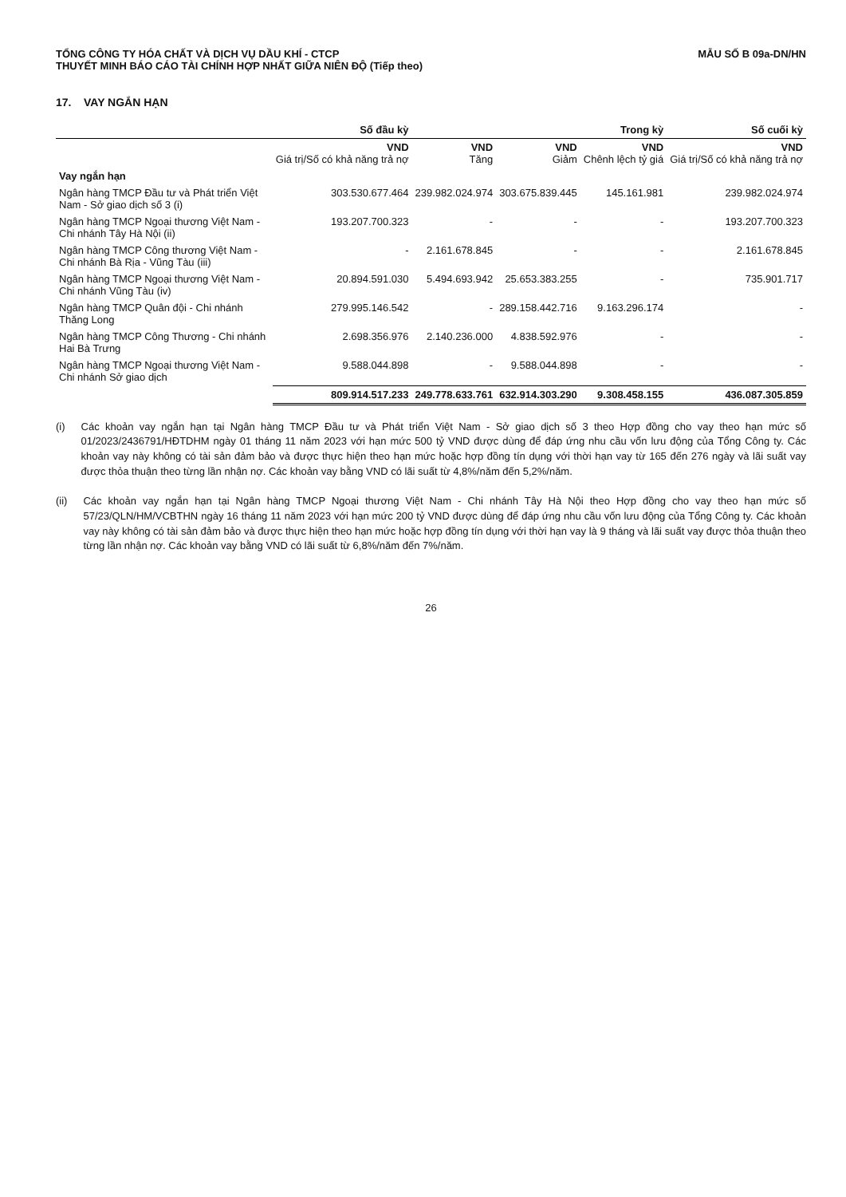TỔNG CÔNG TY HÓA CHẤT VÀ DỊCH VỤ DẦU KHÍ - CTCP
THUYẾT MINH BÁO CÁO TÀI CHÍNH HỢP NHẤT GIỮA NIÊN ĐỘ (Tiếp theo)
MẪU SỐ B 09a-DN/HN
17. VAY NGẮN HẠN
| | Số đầu kỳ | Trong kỳ | | | Số cuối kỳ |
| --- | --- | --- | --- | --- | --- |
| | VND Giá trị/Số có khả năng trả nợ | VND Tăng | VND Giảm | VND Chênh lệch tỷ giá | VND Giá trị/Số có khả năng trả nợ |
| Vay ngắn hạn | | | | | |
| Ngân hàng TMCP Đầu tư và Phát triển Việt Nam - Sở giao dịch số 3 (i) | 303.530.677.464 | 239.982.024.974 | 303.675.839.445 | 145.161.981 | 239.982.024.974 |
| Ngân hàng TMCP Ngoại thương Việt Nam - Chi nhánh Tây Hà Nội (ii) | 193.207.700.323 | - | - | - | 193.207.700.323 |
| Ngân hàng TMCP Công thương Việt Nam - Chi nhánh Bà Rịa - Vũng Tàu (iii) | - | 2.161.678.845 | - | - | 2.161.678.845 |
| Ngân hàng TMCP Ngoại thương Việt Nam - Chi nhánh Vũng Tàu (iv) | 20.894.591.030 | 5.494.693.942 | 25.653.383.255 | - | 735.901.717 |
| Ngân hàng TMCP Quân đội - Chi nhánh Thăng Long | 279.995.146.542 | - | 289.158.442.716 | 9.163.296.174 | - |
| Ngân hàng TMCP Công Thương - Chi nhánh Hai Bà Trưng | 2.698.356.976 | 2.140.236.000 | 4.838.592.976 | - | - |
| Ngân hàng TMCP Ngoại thương Việt Nam - Chi nhánh Sở giao dịch | 9.588.044.898 | - | 9.588.044.898 | - | - |
| | 809.914.517.233 | 249.778.633.761 | 632.914.303.290 | 9.308.458.155 | 436.087.305.859 |
(i) Các khoản vay ngắn hạn tại Ngân hàng TMCP Đầu tư và Phát triển Việt Nam - Sở giao dịch số 3 theo Hợp đồng cho vay theo hạn mức số 01/2023/2436791/HĐTDHM ngày 01 tháng 11 năm 2023 với hạn mức 500 tỷ VND được dùng để đáp ứng nhu cầu vốn lưu động của Tổng Công ty. Các khoản vay này không có tài sản đảm bảo và được thực hiện theo hạn mức hoặc hợp đồng tín dụng với thời hạn vay từ 165 đến 276 ngày và lãi suất vay được thỏa thuận theo từng lần nhận nợ. Các khoản vay bằng VND có lãi suất từ 4,8%/năm đến 5,2%/năm.
(ii) Các khoản vay ngắn hạn tại Ngân hàng TMCP Ngoại thương Việt Nam - Chi nhánh Tây Hà Nội theo Hợp đồng cho vay theo hạn mức số 57/23/QLN/HM/VCBTHN ngày 16 tháng 11 năm 2023 với hạn mức 200 tỷ VND được dùng để đáp ứng nhu cầu vốn lưu động của Tổng Công ty. Các khoản vay này không có tài sản đảm bảo và được thực hiện theo hạn mức hoặc hợp đồng tín dụng với thời hạn vay là 9 tháng và lãi suất vay được thỏa thuận theo từng lần nhận nợ. Các khoản vay bằng VND có lãi suất từ 6,8%/năm đến 7%/năm.
26